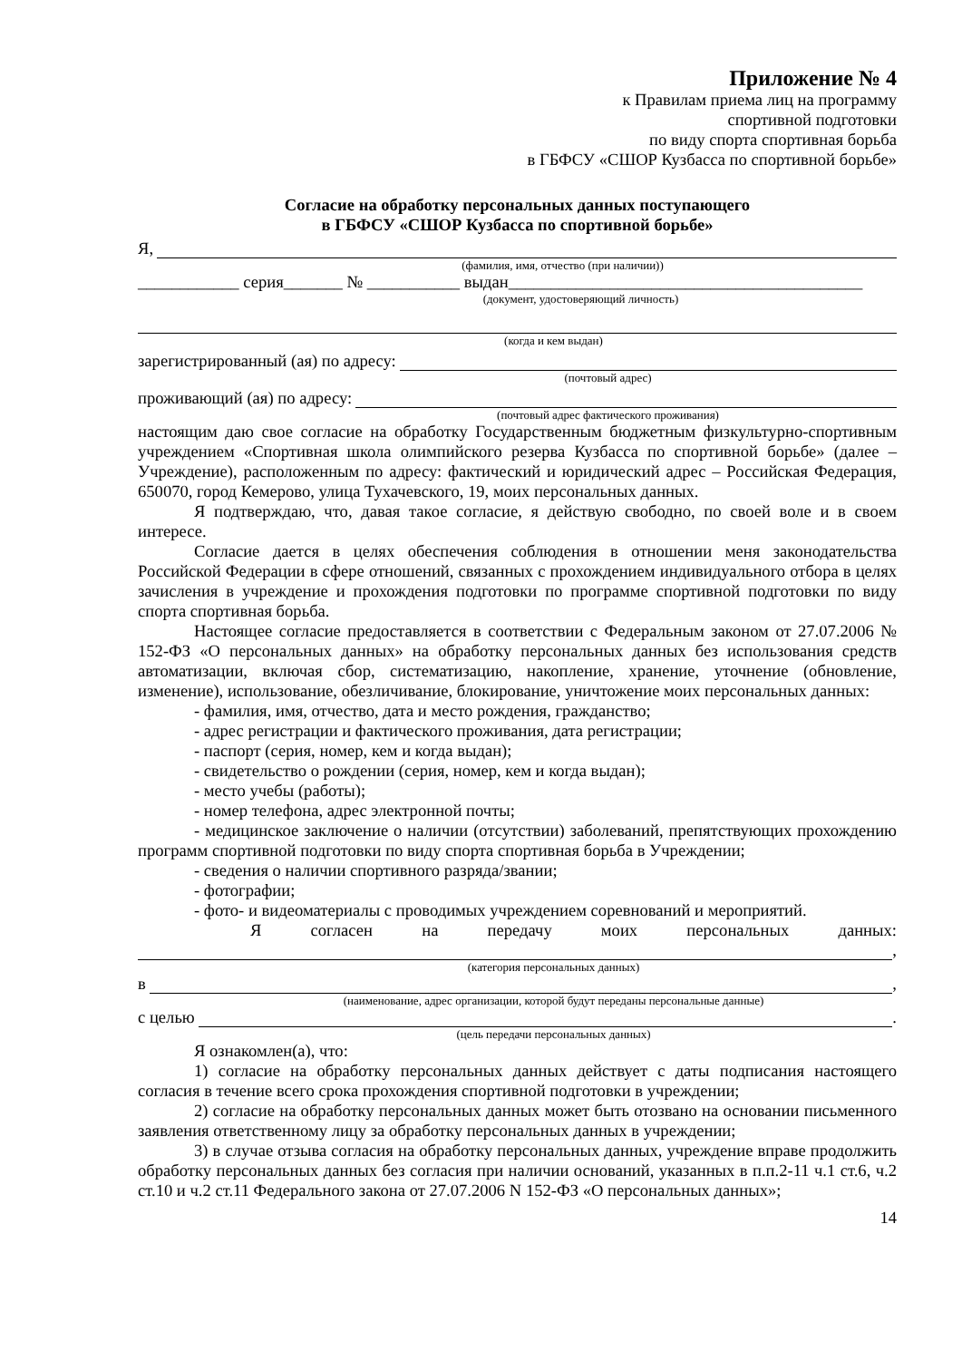Приложение № 4
к Правилам приема лиц на программу
спортивной подготовки
по виду спорта спортивная борьба
в ГБФСУ «СШОР Кузбасса по спортивной борьбе»
Согласие на обработку персональных данных поступающего
в ГБФСУ «СШОР Кузбасса по спортивной борьбе»
Я,
(фамилия, имя, отчество (при наличии))
____________ серия_______ № ___________ выдан__________________________________________
(документ, удостоверяющий личность)
(когда и кем выдан)
зарегистрированный (ая) по адресу:
(почтовый адрес)
проживающий (ая) по адресу:
(почтовый адрес фактического проживания)
настоящим даю свое согласие на обработку Государственным бюджетным физкультурно-спортивным учреждением «Спортивная школа олимпийского резерва Кузбасса по спортивной борьбе» (далее – Учреждение), расположенным по адресу: фактический и юридический адрес – Российская Федерация, 650070, город Кемерово, улица Тухачевского, 19, моих персональных данных.
Я подтверждаю, что, давая такое согласие, я действую свободно, по своей воле и в своем интересе.
Согласие дается в целях обеспечения соблюдения в отношении меня законодательства Российской Федерации в сфере отношений, связанных с прохождением индивидуального отбора в целях зачисления в учреждение и прохождения подготовки по программе спортивной подготовки по виду спорта спортивная борьба.
Настоящее согласие предоставляется в соответствии с Федеральным законом от 27.07.2006 № 152-ФЗ «О персональных данных» на обработку персональных данных без использования средств автоматизации, включая сбор, систематизацию, накопление, хранение, уточнение (обновление, изменение), использование, обезличивание, блокирование, уничтожение моих персональных данных:
- фамилия, имя, отчество, дата и место рождения, гражданство;
- адрес регистрации и фактического проживания, дата регистрации;
- паспорт (серия, номер, кем и когда выдан);
- свидетельство о рождении (серия, номер, кем и когда выдан);
- место учебы (работы);
- номер телефона, адрес электронной почты;
- медицинское заключение о наличии (отсутствии) заболеваний, препятствующих прохождению программ спортивной подготовки по виду спорта спортивная борьба в Учреждении;
- сведения о наличии спортивного разряда/звании;
- фотографии;
- фото- и видеоматериалы с проводимых учреждением соревнований и мероприятий.
Я согласен на передачу моих персональных данных:
,
(категория персональных данных)
в ,
(наименование, адрес организации, которой будут переданы персональные данные)
с целью .
(цель передачи персональных данных)
Я ознакомлен(а), что:
1) согласие на обработку персональных данных действует с даты подписания настоящего согласия в течение всего срока прохождения спортивной подготовки в учреждении;
2) согласие на обработку персональных данных может быть отозвано на основании письменного заявления ответственному лицу за обработку персональных данных в учреждении;
3) в случае отзыва согласия на обработку персональных данных, учреждение вправе продолжить обработку персональных данных без согласия при наличии оснований, указанных в п.п.2-11 ч.1 ст.6, ч.2 ст.10 и ч.2 ст.11 Федерального закона от 27.07.2006 N 152-ФЗ «О персональных данных»;
14